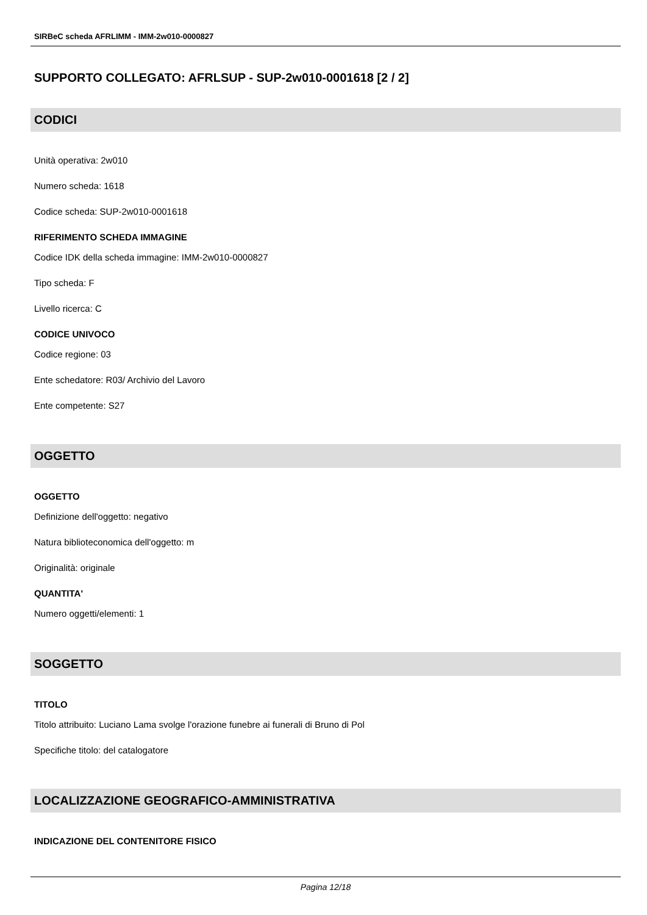SIRBeC scheda AFRLIMM - IMM-2w010-0000827
SUPPORTO COLLEGATO: AFRLSUP - SUP-2w010-0001618 [2 / 2]
CODICI
Unità operativa: 2w010
Numero scheda: 1618
Codice scheda: SUP-2w010-0001618
RIFERIMENTO SCHEDA IMMAGINE
Codice IDK della scheda immagine: IMM-2w010-0000827
Tipo scheda: F
Livello ricerca: C
CODICE UNIVOCO
Codice regione: 03
Ente schedatore: R03/ Archivio del Lavoro
Ente competente: S27
OGGETTO
OGGETTO
Definizione dell'oggetto: negativo
Natura biblioteconomica dell'oggetto: m
Originalità: originale
QUANTITA'
Numero oggetti/elementi: 1
SOGGETTO
TITOLO
Titolo attribuito: Luciano Lama svolge l'orazione funebre ai funerali di Bruno di Pol
Specifiche titolo: del catalogatore
LOCALIZZAZIONE GEOGRAFICO-AMMINISTRATIVA
INDICAZIONE DEL CONTENITORE FISICO
Pagina 12/18